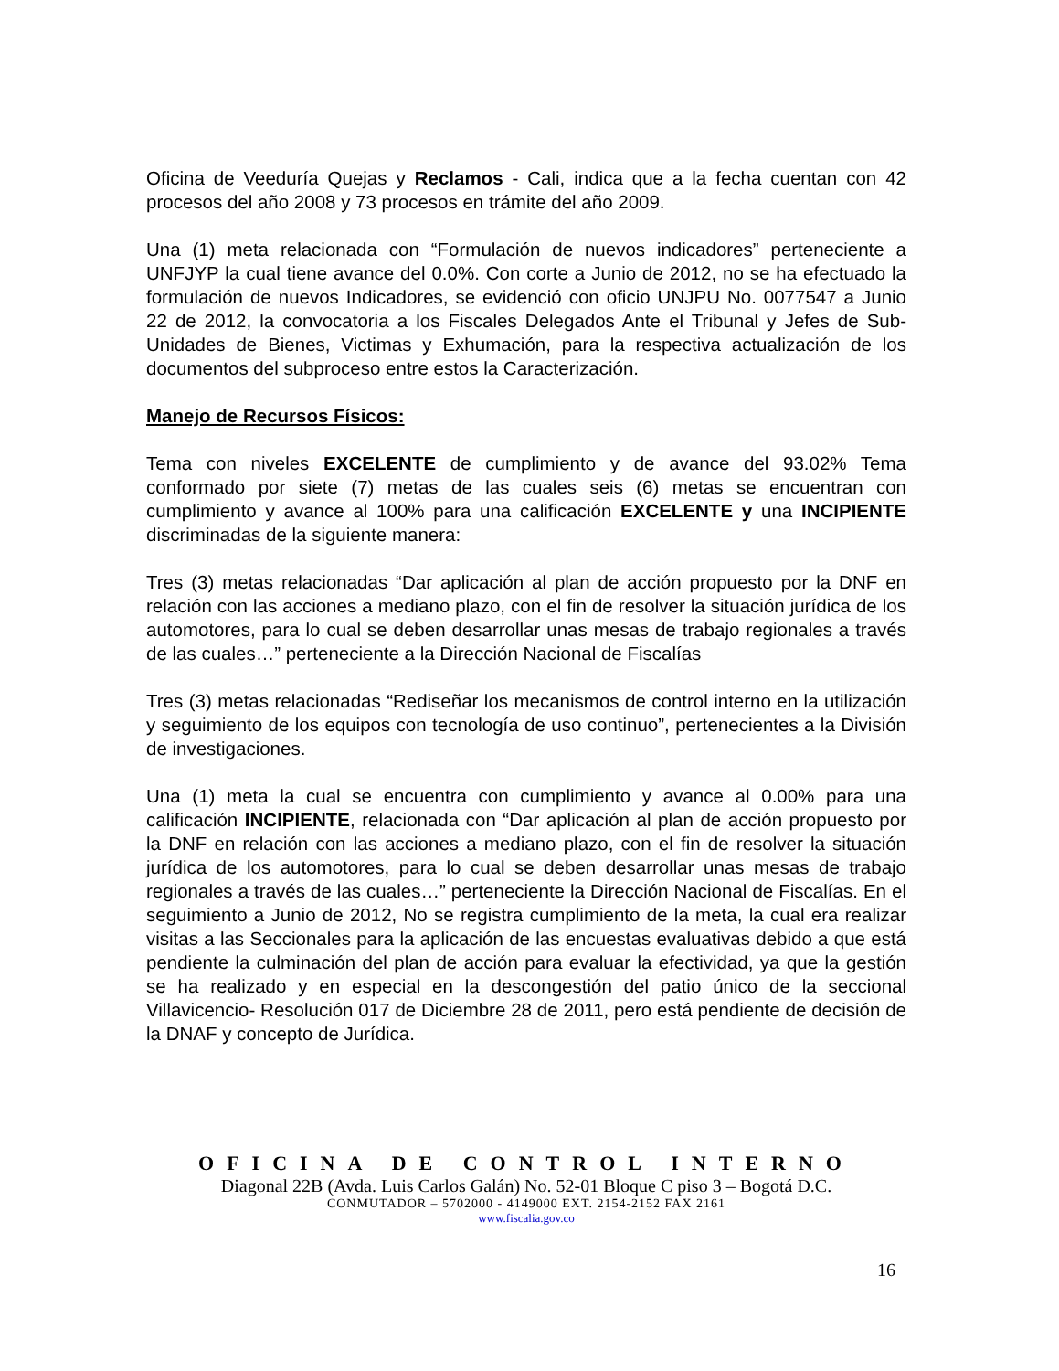Oficina de Veeduría Quejas y Reclamos - Cali, indica que a la fecha cuentan con 42 procesos del año 2008 y 73 procesos en trámite del año 2009.
Una (1) meta relacionada con “Formulación de nuevos indicadores” perteneciente a UNFJYP la cual tiene avance del 0.0%. Con corte a Junio de 2012, no se ha efectuado la formulación de nuevos Indicadores, se evidenció con oficio UNJPU No. 0077547 a Junio 22 de 2012, la convocatoria a los Fiscales Delegados Ante el Tribunal y Jefes de Sub-Unidades de Bienes, Victimas y Exhumación, para la respectiva actualización de los documentos del subproceso entre estos la Caracterización.
Manejo de Recursos Físicos:
Tema con niveles EXCELENTE de cumplimiento y de avance del 93.02% Tema conformado por siete (7) metas de las cuales seis (6) metas se encuentran con cumplimiento y avance al 100% para una calificación EXCELENTE y una INCIPIENTE discriminadas de la siguiente manera:
Tres (3) metas relacionadas “Dar aplicación al plan de acción propuesto por la DNF en relación con las acciones a mediano plazo, con el fin de resolver la situación jurídica de los automotores, para lo cual se deben desarrollar unas mesas de trabajo regionales a través de las cuales…” perteneciente a la Dirección Nacional de Fiscalías
Tres (3) metas relacionadas “Rediseñar los mecanismos de control interno en la utilización y seguimiento de los equipos con tecnología de uso continuo”, pertenecientes a la División de investigaciones.
Una (1) meta la cual se encuentra con cumplimiento y avance al 0.00% para una calificación INCIPIENTE, relacionada con “Dar aplicación al plan de acción propuesto por la DNF en relación con las acciones a mediano plazo, con el fin de resolver la situación jurídica de los automotores, para lo cual se deben desarrollar unas mesas de trabajo regionales a través de las cuales…” perteneciente la Dirección Nacional de Fiscalías. En el seguimiento a Junio de 2012, No se registra cumplimiento de la meta, la cual era realizar visitas a las Seccionales para la aplicación de las encuestas evaluativas debido a que está pendiente la culminación del plan de acción para evaluar la efectividad, ya que la gestión se ha realizado y en especial en la descongestión del patio único de la seccional Villavicencio- Resolución 017 de Diciembre 28 de 2011, pero está pendiente de decisión de la DNAF y concepto de Jurídica.
OFICINA DE CONTROL INTERNO
Diagonal 22B (Avda. Luis Carlos Galán) No. 52-01 Bloque C piso 3 – Bogotá D.C.
CONMUTADOR – 5702000 - 4149000 EXT. 2154-2152 FAX 2161
www.fiscalia.gov.co
16